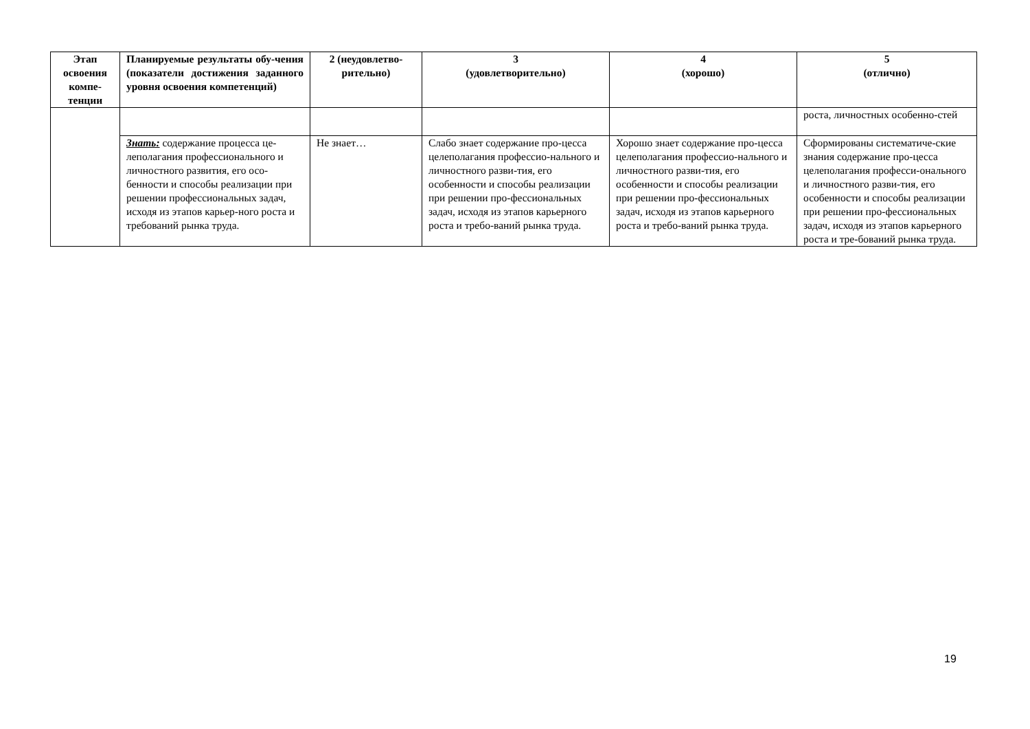| Этап освоения компе-тенции | Планируемые результаты обу-чения (показатели достижения заданного уровня освоения компетенций) | 2 (неудовлетво-рительно) | 3 (удовлетворительно) | 4 (хорошо) | 5 (отлично) |
| --- | --- | --- | --- | --- | --- |
| | | | | | роста, личностных особенно-стей |
| | Знать: содержание процесса це-леполагания профессионального и личностного развития, его осо-бенности и способы реализации при решении профессиональных задач, исходя из этапов карьер-ного роста и требований рынка труда. | Не знает… | Слабо знает содержание про-цесса целеполагания профессио-нального и личностного разви-тия, его особенности и способы реализации при решении про-фессиональных задач, исходя из этапов карьерного роста и требо-ваний рынка труда. | Хорошо знает содержание про-цесса целеполагания профессио-нального и личностного разви-тия, его особенности и способы реализации при решении про-фессиональных задач, исходя из этапов карьерного роста и требо-ваний рынка труда. | Сформированы систематиче-ские знания содержание про-цесса целеполагания професси-онального и личностного разви-тия, его особенности и способы реализации при решении про-фессиональных задач, исходя из этапов карьерного роста и тре-бований рынка труда. |
19